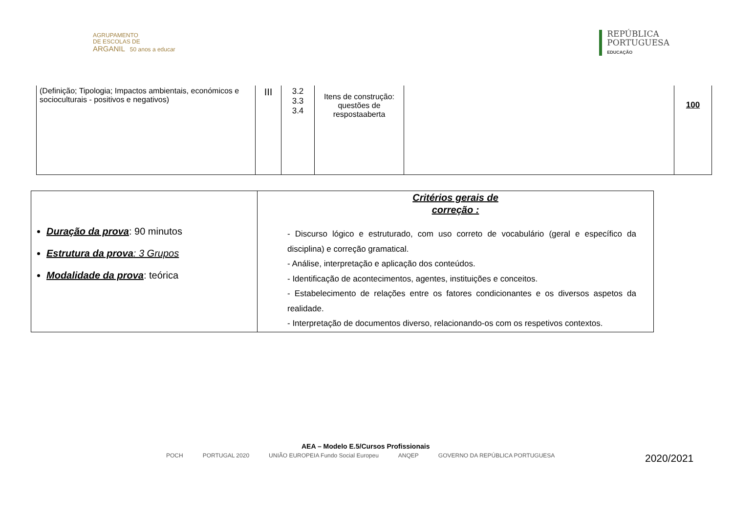AGRUPAMENTO
DE ESCOLAS DE
ARGANIL 50 anos a educar
REPÚBLICA
PORTUGUESA
EDUCAÇÃO
| (Definição; Tipologia; Impactos ambientais, económicos e socioculturais - positivos e negativos) | III | 3.2 3.3 3.4 | Itens de construção: questões de respostaaberta | | 100 |
| Duração da prova : 90 minutos Estrutura da prova : 3 Grupos Modalidade da prova : teórica | Critérios gerais de correção : - Discurso lógico e estruturado, com uso correto de vocabulário (geral e específico da disciplina) e correção gramatical. - Análise, interpretação e aplicação dos conteúdos. - Identificação de acontecimentos, agentes, instituições e conceitos. - Estabelecimento de relações entre os fatores condicionantes e os diversos aspetos da realidade. - Interpretação de documentos diverso, relacionando-os com os respetivos contextos. |
AEA – Modelo E.5/Cursos Profissionais
POCH PORTUGAL 2020 UNIÃO EUROPEIA Fundo Social Europeu ANQEP GOVERNO DA REPÚBLICA PORTUGUESA
2020/2021